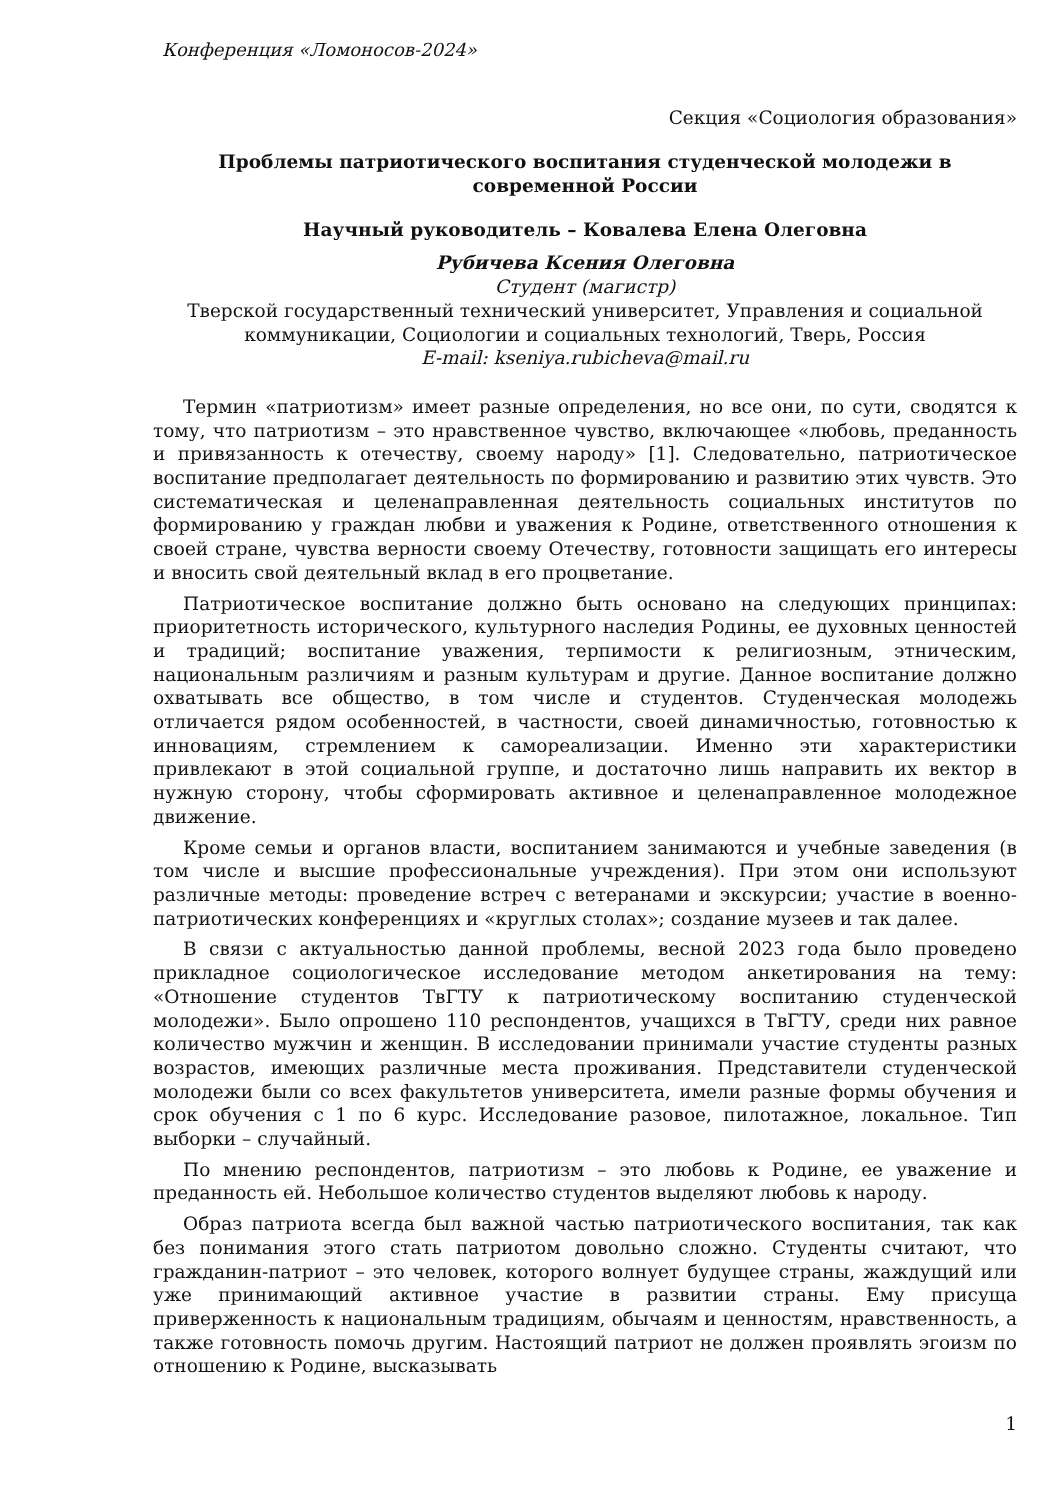Конференция «Ломоносов-2024»
Секция «Социология образования»
Проблемы патриотического воспитания студенческой молодежи в современной России
Научный руководитель – Ковалева Елена Олеговна
Рубичева Ксения Олеговна
Студент (магистр)
Тверской государственный технический университет, Управления и социальной коммуникации, Социологии и социальных технологий, Тверь, Россия
E-mail: kseniya.rubicheva@mail.ru
Термин «патриотизм» имеет разные определения, но все они, по сути, сводятся к тому, что патриотизм – это нравственное чувство, включающее «любовь, преданность и привязанность к отечеству, своему народу» [1]. Следовательно, патриотическое воспитание предполагает деятельность по формированию и развитию этих чувств. Это систематическая и целенаправленная деятельность социальных институтов по формированию у граждан любви и уважения к Родине, ответственного отношения к своей стране, чувства верности своему Отечеству, готовности защищать его интересы и вносить свой деятельный вклад в его процветание.
Патриотическое воспитание должно быть основано на следующих принципах: приоритетность исторического, культурного наследия Родины, ее духовных ценностей и традиций; воспитание уважения, терпимости к религиозным, этническим, национальным различиям и разным культурам и другие. Данное воспитание должно охватывать все общество, в том числе и студентов. Студенческая молодежь отличается рядом особенностей, в частности, своей динамичностью, готовностью к инновациям, стремлением к самореализации. Именно эти характеристики привлекают в этой социальной группе, и достаточно лишь направить их вектор в нужную сторону, чтобы сформировать активное и целенаправленное молодежное движение.
Кроме семьи и органов власти, воспитанием занимаются и учебные заведения (в том числе и высшие профессиональные учреждения). При этом они используют различные методы: проведение встреч с ветеранами и экскурсии; участие в военно-патриотических конференциях и «круглых столах»; создание музеев и так далее.
В связи с актуальностью данной проблемы, весной 2023 года было проведено прикладное социологическое исследование методом анкетирования на тему: «Отношение студентов ТвГТУ к патриотическому воспитанию студенческой молодежи». Было опрошено 110 респондентов, учащихся в ТвГТУ, среди них равное количество мужчин и женщин. В исследовании принимали участие студенты разных возрастов, имеющих различные места проживания. Представители студенческой молодежи были со всех факультетов университета, имели разные формы обучения и срок обучения с 1 по 6 курс. Исследование разовое, пилотажное, локальное. Тип выборки – случайный.
По мнению респондентов, патриотизм – это любовь к Родине, ее уважение и преданность ей. Небольшое количество студентов выделяют любовь к народу.
Образ патриота всегда был важной частью патриотического воспитания, так как без понимания этого стать патриотом довольно сложно. Студенты считают, что гражданин-патриот – это человек, которого волнует будущее страны, жаждущий или уже принимающий активное участие в развитии страны. Ему присуща приверженность к национальным традициям, обычаям и ценностям, нравственность, а также готовность помочь другим. Настоящий патриот не должен проявлять эгоизм по отношению к Родине, высказывать
1